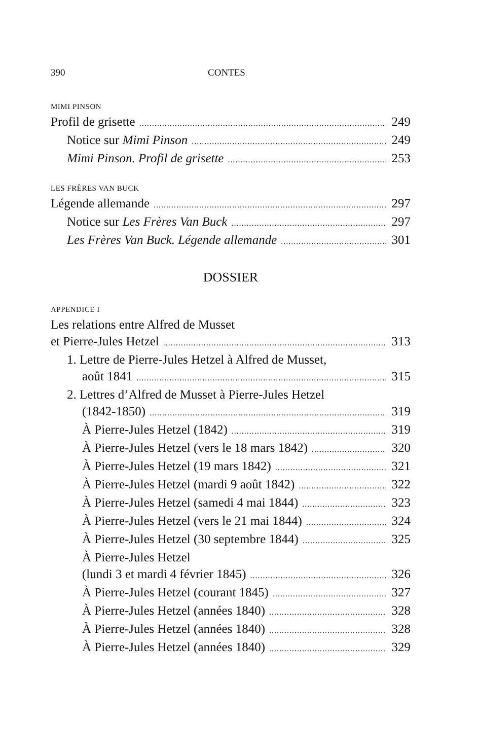390 CONTES
MIMI PINSON
Profil de grisette 249
Notice sur Mimi Pinson 249
Mimi Pinson. Profil de grisette 253
LES FRÈRES VAN BUCK
Légende allemande 297
Notice sur Les Frères Van Buck 297
Les Frères Van Buck. Légende allemande 301
DOSSIER
APPENDICE I
Les relations entre Alfred de Musset
et Pierre-Jules Hetzel 313
1. Lettre de Pierre-Jules Hetzel à Alfred de Musset,
août 1841 315
2. Lettres d’Alfred de Musset à Pierre-Jules Hetzel
(1842-1850) 319
À Pierre-Jules Hetzel (1842) 319
À Pierre-Jules Hetzel (vers le 18 mars 1842) 320
À Pierre-Jules Hetzel (19 mars 1842) 321
À Pierre-Jules Hetzel (mardi 9 août 1842) 322
À Pierre-Jules Hetzel (samedi 4 mai 1844) 323
À Pierre-Jules Hetzel (vers le 21 mai 1844) 324
À Pierre-Jules Hetzel (30 septembre 1844) 325
À Pierre-Jules Hetzel
(lundi 3 et mardi 4 février 1845) 326
À Pierre-Jules Hetzel (courant 1845) 327
À Pierre-Jules Hetzel (années 1840) 328
À Pierre-Jules Hetzel (années 1840) 328
À Pierre-Jules Hetzel (années 1840) 329